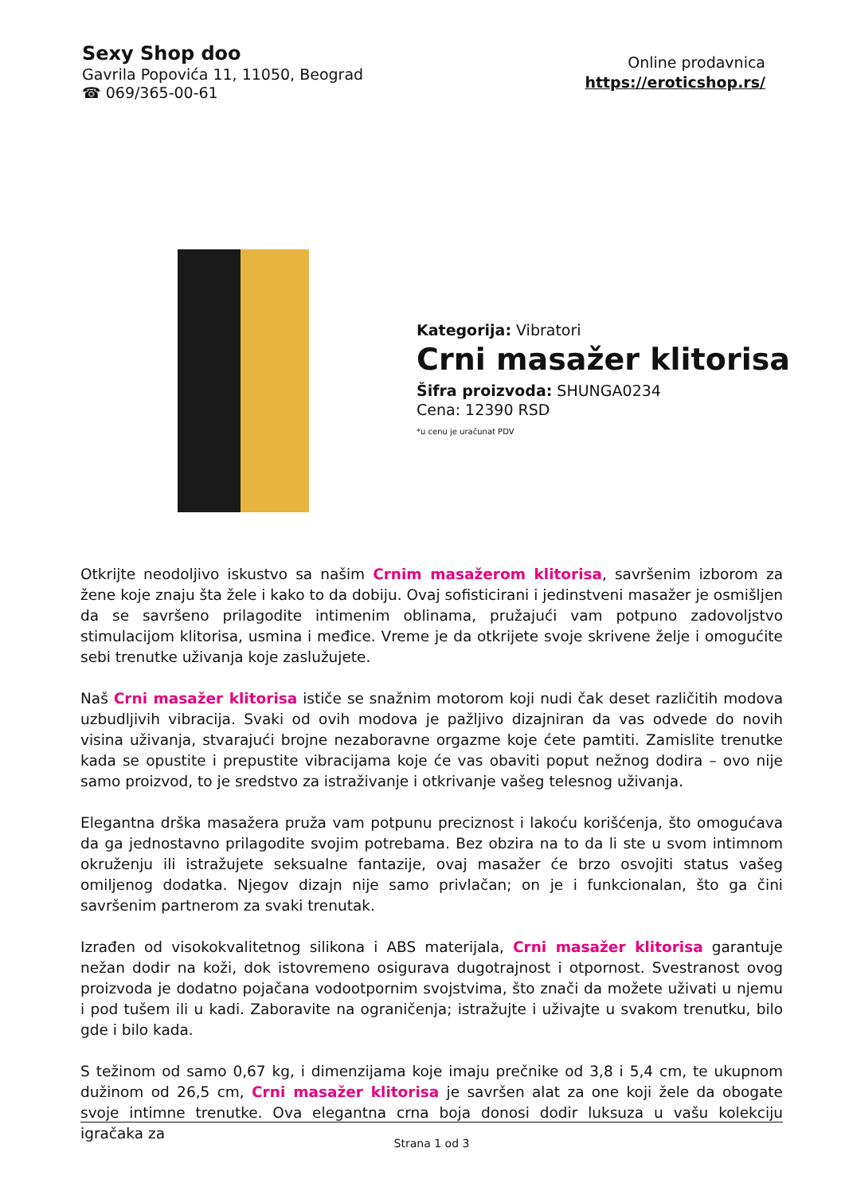Sexy Shop doo
Gavrila Popovića 11, 11050, Beograd
☎ 069/365-00-61
Online prodavnica
https://eroticshop.rs/
Kategorija: Vibratori
Crni masažer klitorisa
Šifra proizvoda: SHUNGA0234
Cena: 12390 RSD
*u cenu je uračunat PDV
Otkrijte neodoljivo iskustvo sa našim Crnim masažerom klitorisa, savršenim izborom za žene koje znaju šta žele i kako to da dobiju. Ovaj sofisticirani i jedinstveni masažer je osmišljen da se savršeno prilagodite intimenim oblinama, pružajući vam potpuno zadovoljstvo stimulacijom klitorisa, usmina i međice. Vreme je da otkrijete svoje skrivene želje i omogućite sebi trenutke uživanja koje zaslužujete.
Naš Crni masažer klitorisa ističe se snažnim motorom koji nudi čak deset različitih modova uzbudljivih vibracija. Svaki od ovih modova je pažljivo dizajniran da vas odvede do novih visina uživanja, stvarajući brojne nezaboravne orgazme koje ćete pamtiti. Zamislite trenutke kada se opustite i prepustite vibracijama koje će vas obaviti poput nežnog dodira – ovo nije samo proizvod, to je sredstvo za istraživanje i otkrivanje vašeg telesnog uživanja.
Elegantna drška masažera pruža vam potpunu preciznost i lakoću korišćenja, što omogućava da ga jednostavno prilagodite svojim potrebama. Bez obzira na to da li ste u svom intimnom okruženju ili istražujete seksualne fantazije, ovaj masažer će brzo osvojiti status vašeg omiljenog dodatka. Njegov dizajn nije samo privlačan; on je i funkcionalan, što ga čini savršenim partnerom za svaki trenutak.
Izrađen od visokokvalitetnog silikona i ABS materijala, Crni masažer klitorisa garantuje nežan dodir na koži, dok istovremeno osigurava dugotrajnost i otpornost. Svestranost ovog proizvoda je dodatno pojačana vodootpornim svojstvima, što znači da možete uživati u njemu i pod tušem ili u kadi. Zaboravite na ograničenja; istražujte i uživajte u svakom trenutku, bilo gde i bilo kada.
S težinom od samo 0,67 kg, i dimenzijama koje imaju prečnike od 3,8 i 5,4 cm, te ukupnom dužinom od 26,5 cm, Crni masažer klitorisa je savršen alat za one koji žele da obogate svoje intimne trenutke. Ova elegantna crna boja donosi dodir luksuza u vašu kolekciju igračaka za
Strana 1 od 3